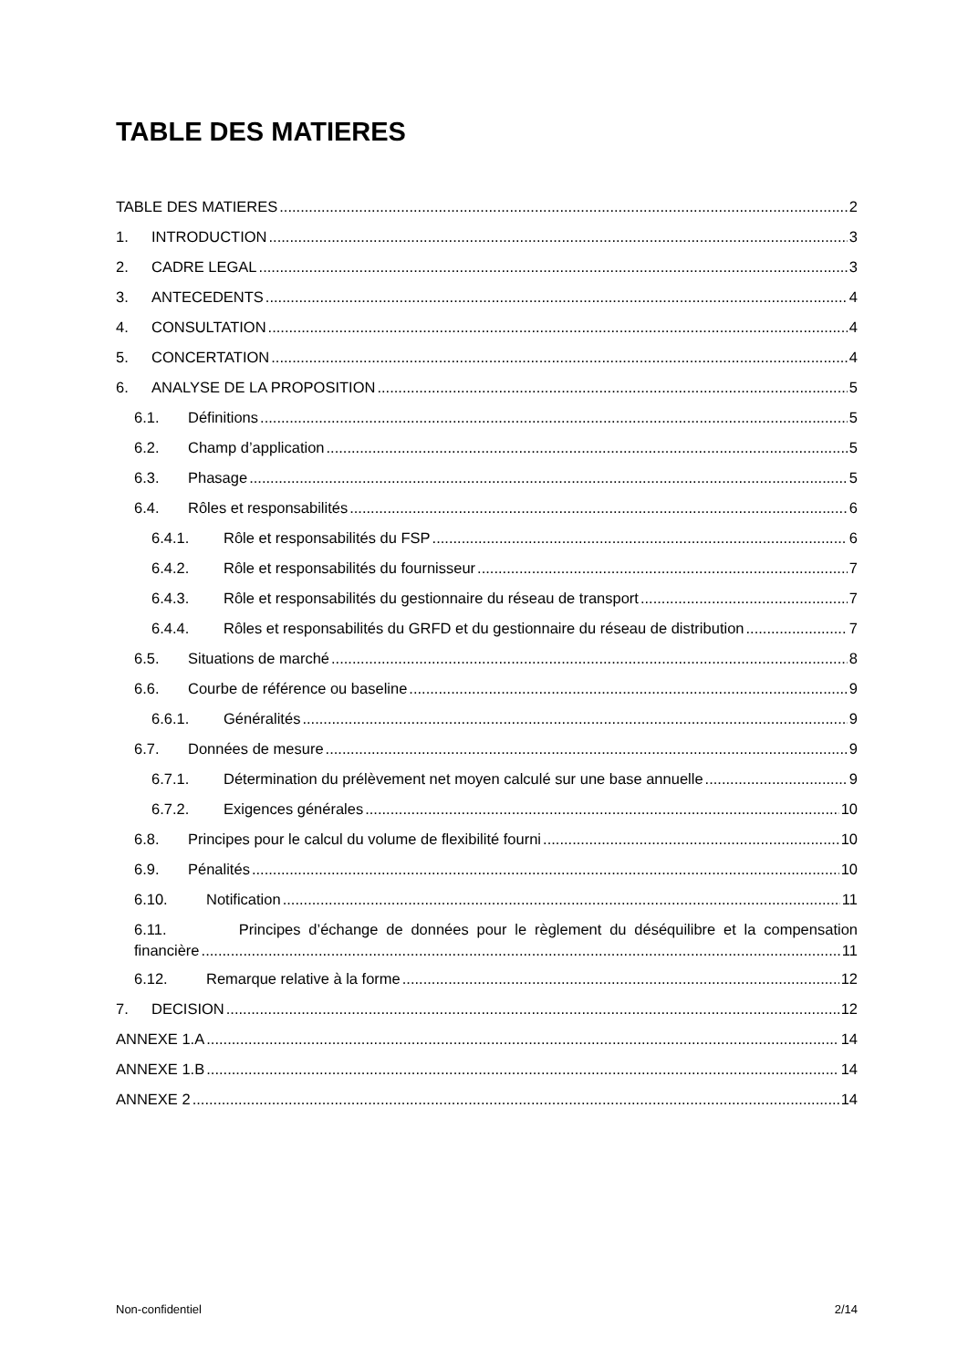TABLE DES MATIERES
TABLE DES MATIERES 2
1. INTRODUCTION 3
2. CADRE LEGAL 3
3. ANTECEDENTS 4
4. CONSULTATION 4
5. CONCERTATION 4
6. ANALYSE DE LA PROPOSITION 5
6.1. Définitions 5
6.2. Champ d’application 5
6.3. Phasage 5
6.4. Rôles et responsabilités 6
6.4.1. Rôle et responsabilités du FSP 6
6.4.2. Rôle et responsabilités du fournisseur 7
6.4.3. Rôle et responsabilités du gestionnaire du réseau de transport 7
6.4.4. Rôles et responsabilités du GRFD et du gestionnaire du réseau de distribution 7
6.5. Situations de marché 8
6.6. Courbe de référence ou baseline 9
6.6.1. Généralités 9
6.7. Données de mesure 9
6.7.1. Détermination du prélèvement net moyen calculé sur une base annuelle 9
6.7.2. Exigences générales 10
6.8. Principes pour le calcul du volume de flexibilité fourni 10
6.9. Pénalités 10
6.10. Notification 11
6.11. Principes d’échange de données pour le règlement du déséquilibre et la compensation
financière 11
6.12. Remarque relative à la forme 12
7. DECISION 12
ANNEXE 1.A 14
ANNEXE 1.B 14
ANNEXE 2 14
Non-confidentiel 2/14